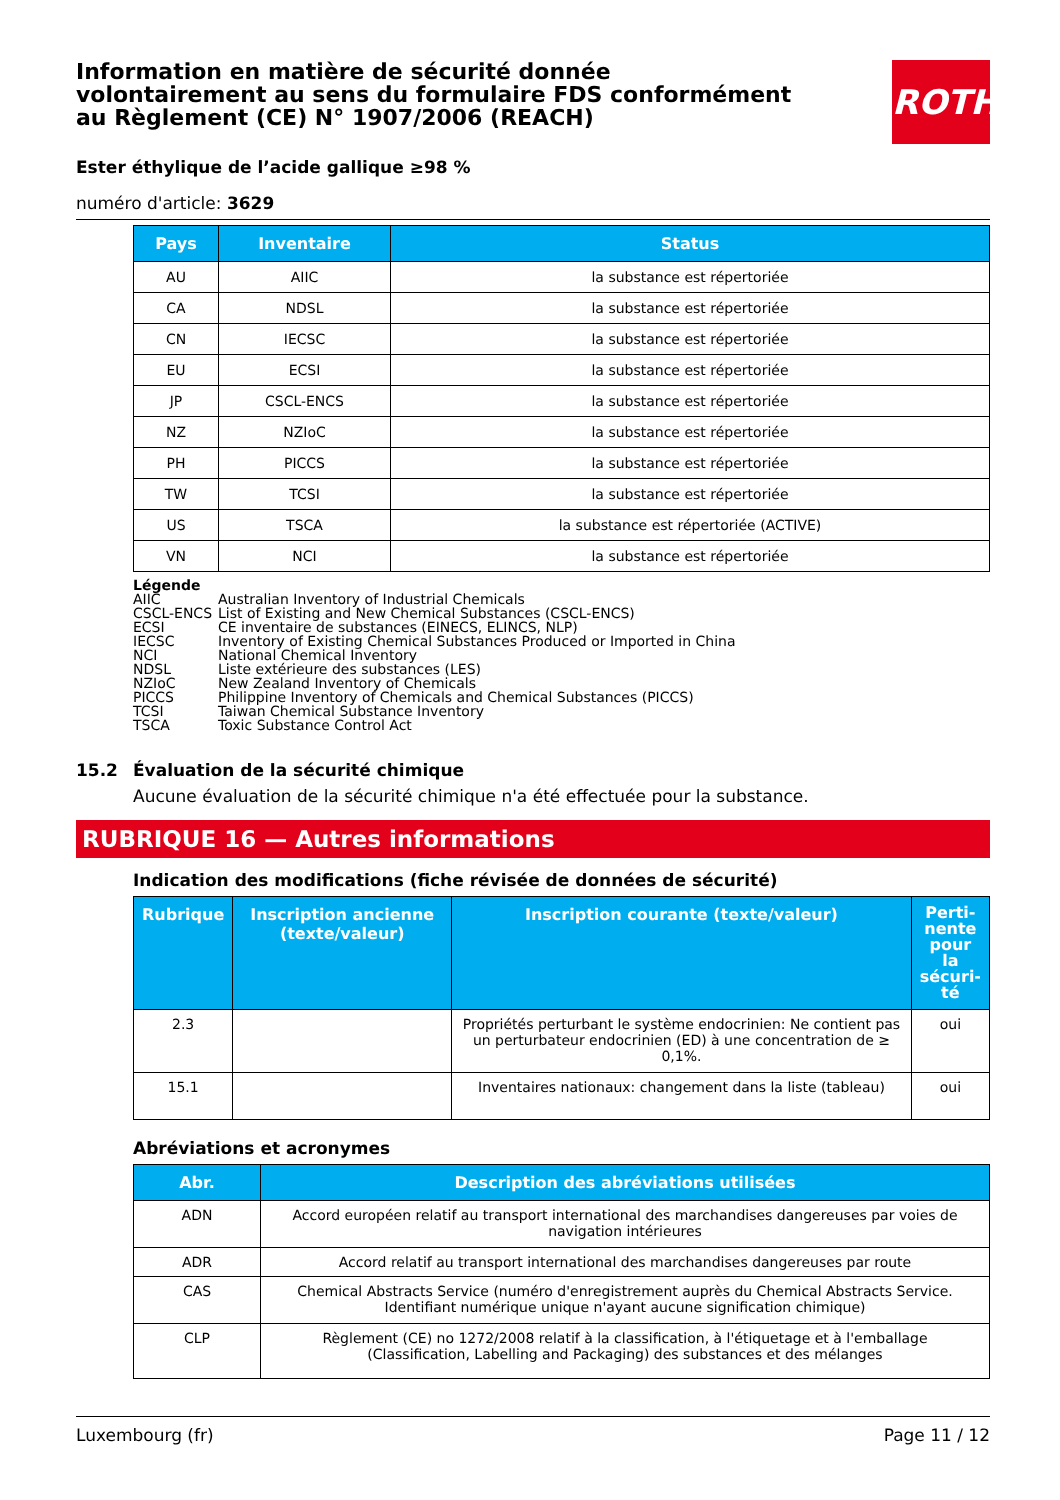ROTH
Information en matière de sécurité donnée volontairement au sens du formulaire FDS conformément au Règlement (CE) N° 1907/2006 (REACH)
Ester éthylique de l’acide gallique ≥98 %
numéro d'article: 3629
| Pays | Inventaire | Status |
| --- | --- | --- |
| AU | AIIC | la substance est répertoriée |
| CA | NDSL | la substance est répertoriée |
| CN | IECSC | la substance est répertoriée |
| EU | ECSI | la substance est répertoriée |
| JP | CSCL-ENCS | la substance est répertoriée |
| NZ | NZIoC | la substance est répertoriée |
| PH | PICCS | la substance est répertoriée |
| TW | TCSI | la substance est répertoriée |
| US | TSCA | la substance est répertoriée (ACTIVE) |
| VN | NCI | la substance est répertoriée |
Légende
AIIC Australian Inventory of Industrial Chemicals
CSCL-ENCS List of Existing and New Chemical Substances (CSCL-ENCS)
ECSI CE inventaire de substances (EINECS, ELINCS, NLP)
IECSC Inventory of Existing Chemical Substances Produced or Imported in China
NCI National Chemical Inventory
NDSL Liste extérieure des substances (LES)
NZIoC New Zealand Inventory of Chemicals
PICCS Philippine Inventory of Chemicals and Chemical Substances (PICCS)
TCSI Taiwan Chemical Substance Inventory
TSCA Toxic Substance Control Act
15.2 Évaluation de la sécurité chimique
Aucune évaluation de la sécurité chimique n'a été effectuée pour la substance.
RUBRIQUE 16 — Autres informations
Indication des modifications (fiche révisée de données de sécurité)
| Rubrique | Inscription ancienne (texte/valeur) | Inscription courante (texte/valeur) | Perti-nente pour la sécuri-té |
| --- | --- | --- | --- |
| 2.3 | | Propriétés perturbant le système endocrinien: Ne contient pas un perturbateur endocrinien (ED) à une concentration de ≥ 0,1%. | oui |
| 15.1 | | Inventaires nationaux: changement dans la liste (tableau) | oui |
Abréviations et acronymes
| Abr. | Description des abréviations utilisées |
| --- | --- |
| ADN | Accord européen relatif au transport international des marchandises dangereuses par voies de navigation intérieures |
| ADR | Accord relatif au transport international des marchandises dangereuses par route |
| CAS | Chemical Abstracts Service (numéro d'enregistrement auprès du Chemical Abstracts Service. Identifiant numérique unique n'ayant aucune signification chimique) |
| CLP | Règlement (CE) no 1272/2008 relatif à la classification, à l'étiquetage et à l'emballage (Classification, Labelling and Packaging) des substances et des mélanges |
Luxembourg (fr) Page 11 / 12